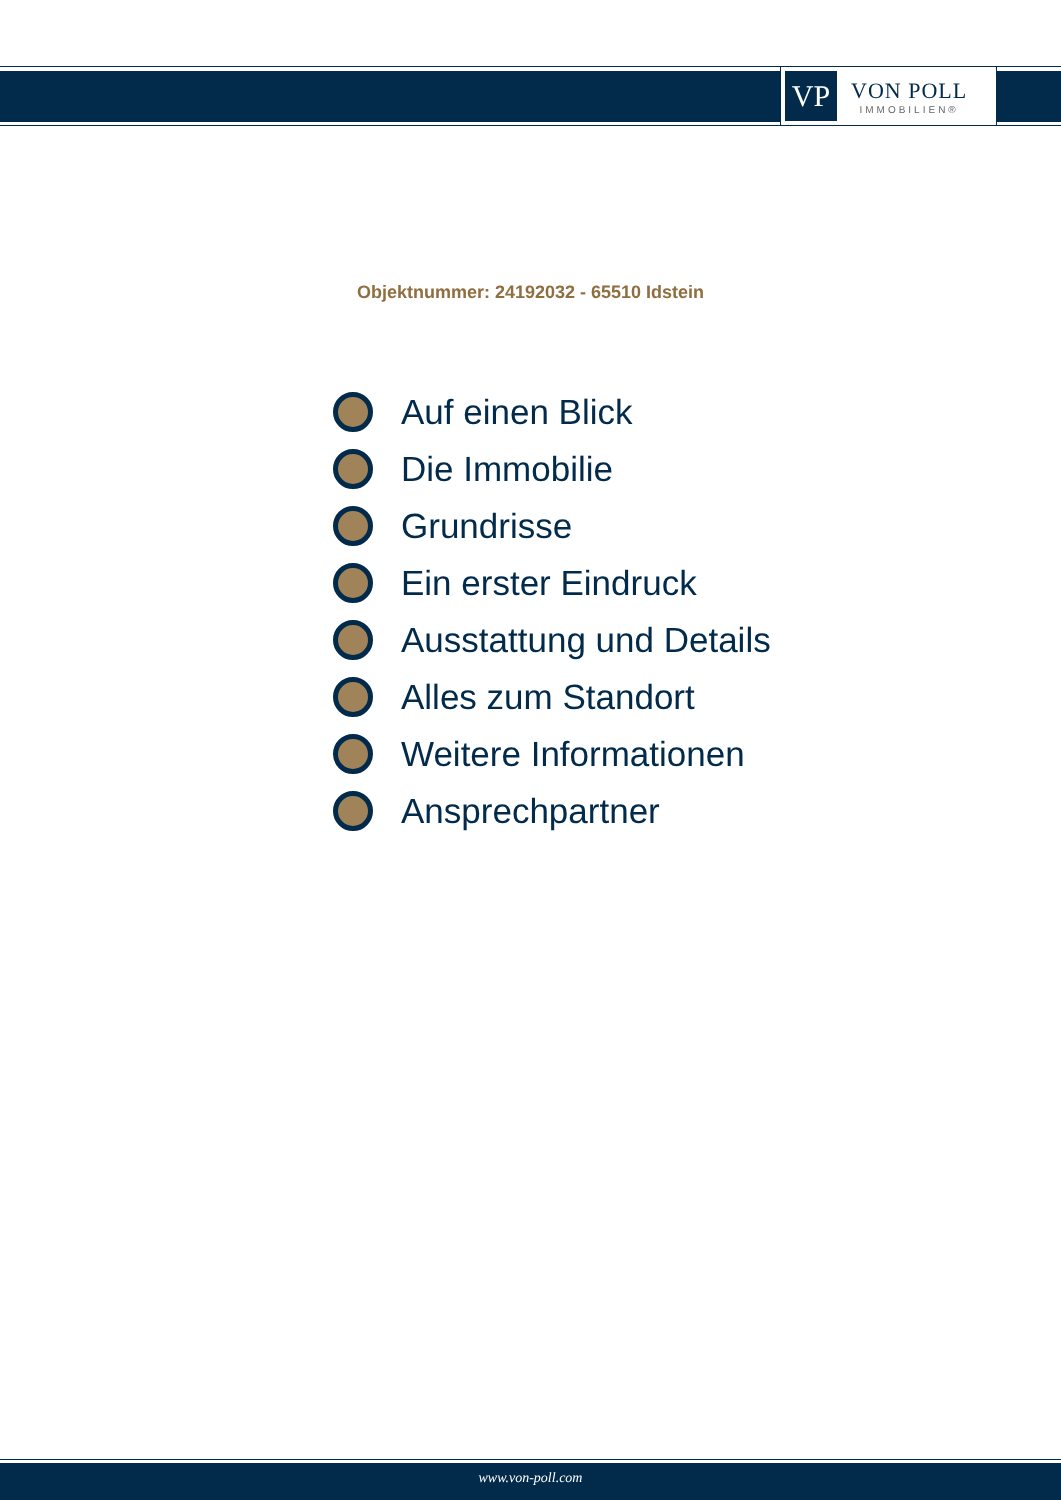VP
VON POLL
IMMOBILIEN®
Objektnummer: 24192032 - 65510 Idstein
Auf einen Blick
Die Immobilie
Grundrisse
Ein erster Eindruck
Ausstattung und Details
Alles zum Standort
Weitere Informationen
Ansprechpartner
www.von-poll.com